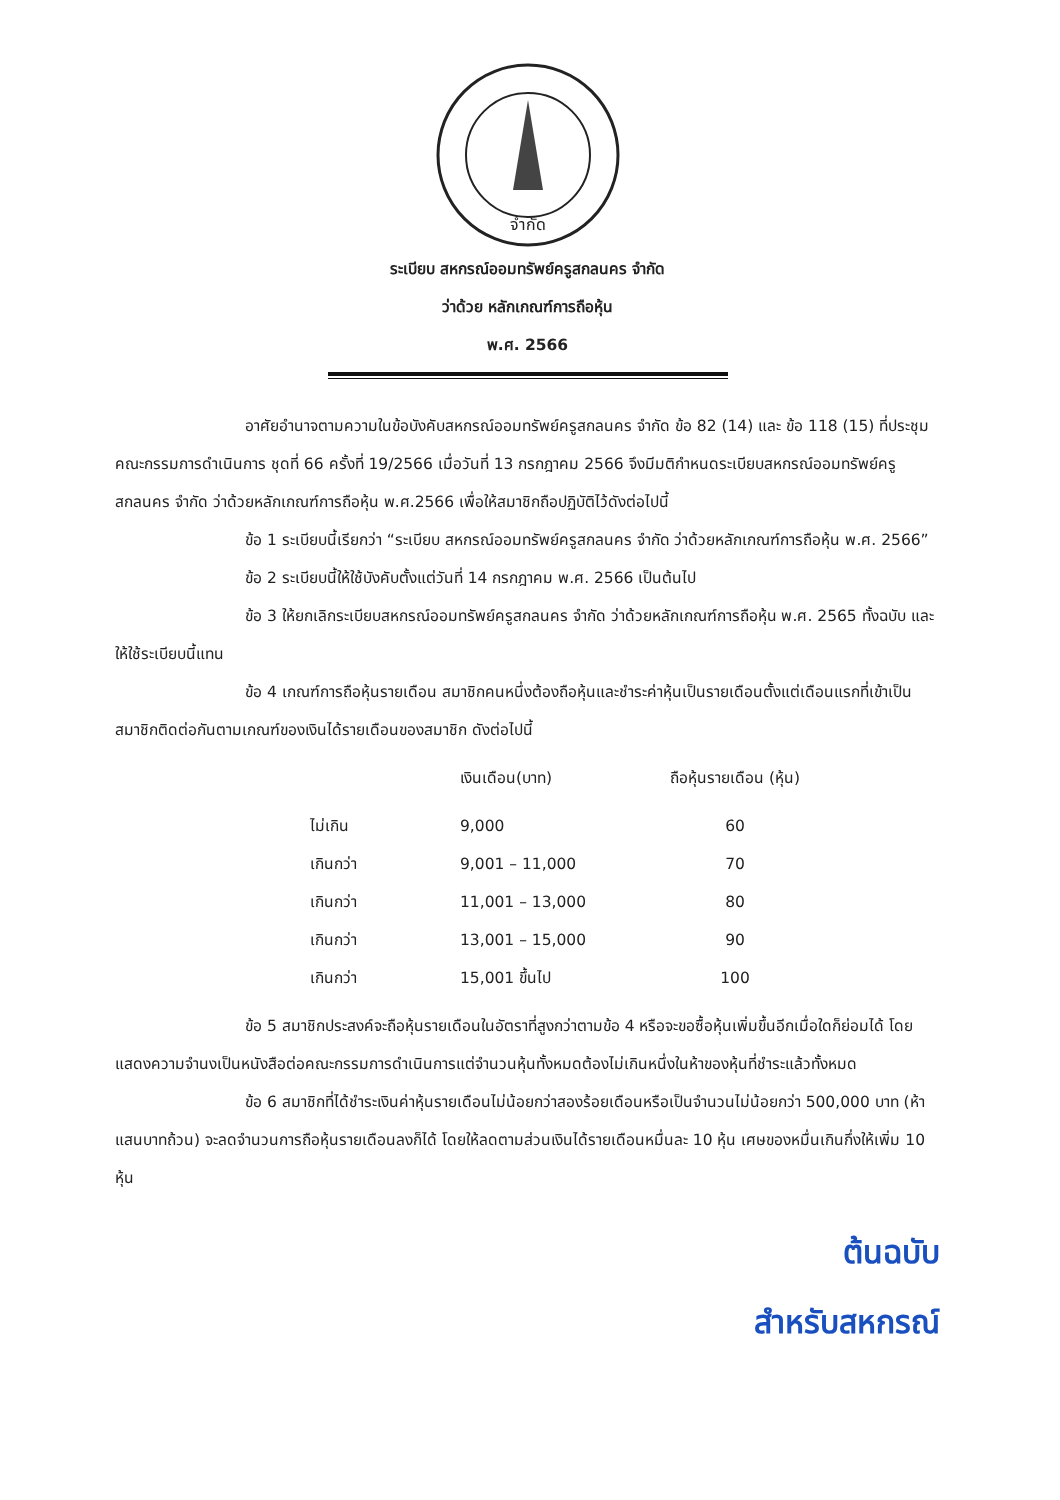จำกัด
ระเบียบ สหกรณ์ออมทรัพย์ครูสกลนคร จำกัด
ว่าด้วย หลักเกณฑ์การถือหุ้น
พ.ศ. 2566
อาศัยอำนาจตามความในข้อบังคับสหกรณ์ออมทรัพย์ครูสกลนคร จำกัด ข้อ 82 (14) และ ข้อ 118 (15) ที่ประชุมคณะกรรมการดำเนินการ ชุดที่ 66 ครั้งที่ 19/2566 เมื่อวันที่ 13 กรกฎาคม 2566 จึงมีมติกำหนดระเบียบสหกรณ์ออมทรัพย์ครูสกลนคร จำกัด ว่าด้วยหลักเกณฑ์การถือหุ้น พ.ศ.2566 เพื่อให้สมาชิกถือปฏิบัติไว้ดังต่อไปนี้
ข้อ 1 ระเบียบนี้เรียกว่า “ระเบียบ สหกรณ์ออมทรัพย์ครูสกลนคร จำกัด ว่าด้วยหลักเกณฑ์การถือหุ้น พ.ศ. 2566”
ข้อ 2 ระเบียบนี้ให้ใช้บังคับตั้งแต่วันที่ 14 กรกฎาคม พ.ศ. 2566 เป็นต้นไป
ข้อ 3 ให้ยกเลิกระเบียบสหกรณ์ออมทรัพย์ครูสกลนคร จำกัด ว่าด้วยหลักเกณฑ์การถือหุ้น พ.ศ. 2565 ทั้งฉบับ และให้ใช้ระเบียบนี้แทน
ข้อ 4 เกณฑ์การถือหุ้นรายเดือน สมาชิกคนหนึ่งต้องถือหุ้นและชำระค่าหุ้นเป็นรายเดือนตั้งแต่เดือนแรกที่เข้าเป็นสมาชิกติดต่อกันตามเกณฑ์ของเงินได้รายเดือนของสมาชิก ดังต่อไปนี้
| | เงินเดือน(บาท) | ถือหุ้นรายเดือน (หุ้น) |
| --- | --- | --- |
| ไม่เกิน | 9,000 | 60 |
| เกินกว่า | 9,001 – 11,000 | 70 |
| เกินกว่า | 11,001 – 13,000 | 80 |
| เกินกว่า | 13,001 – 15,000 | 90 |
| เกินกว่า | 15,001 ขึ้นไป | 100 |
ข้อ 5 สมาชิกประสงค์จะถือหุ้นรายเดือนในอัตราที่สูงกว่าตามข้อ 4 หรือจะขอซื้อหุ้นเพิ่มขึ้นอีกเมื่อใดก็ย่อมได้ โดยแสดงความจำนงเป็นหนังสือต่อคณะกรรมการดำเนินการแต่จำนวนหุ้นทั้งหมดต้องไม่เกินหนึ่งในห้าของหุ้นที่ชำระแล้วทั้งหมด
ข้อ 6 สมาชิกที่ได้ชำระเงินค่าหุ้นรายเดือนไม่น้อยกว่าสองร้อยเดือนหรือเป็นจำนวนไม่น้อยกว่า 500,000 บาท (ห้าแสนบาทถ้วน) จะลดจำนวนการถือหุ้นรายเดือนลงก็ได้ โดยให้ลดตามส่วนเงินได้รายเดือนหมื่นละ 10 หุ้น เศษของหมื่นเกินกึ่งให้เพิ่ม 10 หุ้น
ต้นฉบับ
สำหรับสหกรณ์